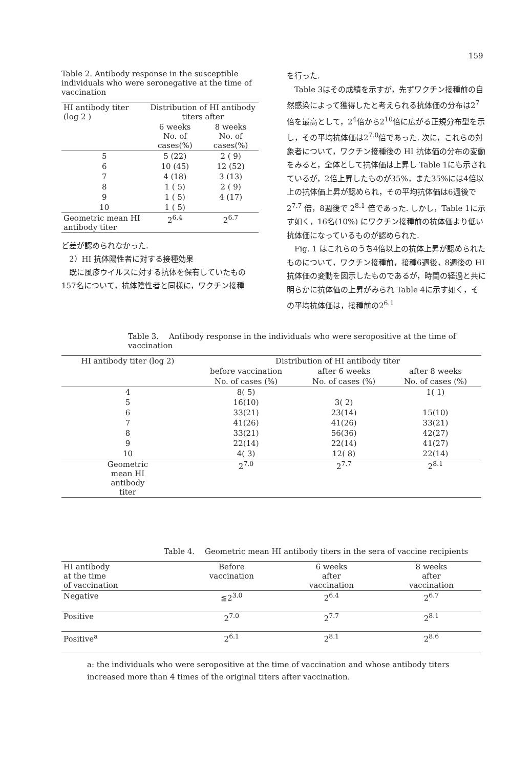159
Table 2. Antibody response in the susceptible individuals who were seronegative at the time of vaccination
| HI antibody titer (log 2 ) | Distribution of HI antibody titers after | |
| --- | --- | --- |
| | 6 weeks No. of cases(%) | 8 weeks No. of cases(%) |
| 5 | 5 (22) | 2 ( 9) |
| 6 | 10 (45) | 12 (52) |
| 7 | 4 (18) | 3 (13) |
| 8 | 1 ( 5) | 2 ( 9) |
| 9 | 1 ( 5) | 4 (17) |
| 10 | 1 ( 5) | |
| Geometric mean HI antibody titer | 2<sup>6.4</sup> | 2<sup>6.7</sup> |
ど差が認められなかった.
　2）HI 抗体陽性者に対する接種効果
　既に風疹ウイルスに対する抗体を保有していたもの157名について，抗体陰性者と同様に，ワクチン接種
を行った.
　Table 3はその成績を示すが，先ずワクチン接種前の自然感染によって獲得したと考えられる抗体価の分布は2<sup>7</sup>倍を最高として，2<sup>4</sup>倍から2<sup>10</sup>倍に広がる正規分布型を示し，その平均抗体価は2<sup>7.0</sup>倍であった. 次に，これらの対象者について，ワクチン接種後の HI 抗体価の分布の変動をみると，全体として抗体価は上昇し Table 1にも示されているが，2倍上昇したものが35%，また35%には4倍以上の抗体価上昇が認められ，その平均抗体価は6週後で 2<sup>7.7</sup> 倍，8週後で 2<sup>8.1</sup> 倍であった. しかし，Table 1に示す如く，16名(10%) にワクチン接種前の抗体価より低い抗体価になっているものが認められた.
　Fig. 1 はこれらのうち4倍以上の抗体上昇が認められたものについて，ワクチン接種前，接種6週後，8週後の HI 抗体価の変動を図示したものであるが，時間の経過と共に明らかに抗体価の上昇がみられ Table 4に示す如く，その平均抗体価は，接種前の2<sup>6.1</sup>
Table 3.　 Antibody response in the individuals who were seropositive at the time of vaccination
| HI antibody titer (log 2) | Distribution of HI antibody titer | | |
| --- | --- | --- | --- |
| | before vaccination | after 6 weeks | after 8 weeks |
| | No. of cases (%) | No. of cases (%) | No. of cases (%) |
| 4 | 8( 5) | | 1( 1) |
| 5 | 16(10) | 3( 2) | |
| 6 | 33(21) | 23(14) | 15(10) |
| 7 | 41(26) | 41(26) | 33(21) |
| 8 | 33(21) | 56(36) | 42(27) |
| 9 | 22(14) | 22(14) | 41(27) |
| 10 | 4( 3) | 12( 8) | 22(14) |
| Geometric mean HI antibody titer | 2<sup>7.0</sup> | 2<sup>7.7</sup> | 2<sup>8.1</sup> |
Table 4.　 Geometric mean HI antibody titers in the sera of vaccine recipients
| HI antibody at the time of vaccination | Before vaccination | 6 weeks after vaccination | 8 weeks after vaccination |
| --- | --- | --- | --- |
| Negative | ≦2<sup>3.0</sup> | 2<sup>6.4</sup> | 2<sup>6.7</sup> |
| Positive | 2<sup>7.0</sup> | 2<sup>7.7</sup> | 2<sup>8.1</sup> |
| Positive<sup>a</sup> | 2<sup>6.1</sup> | 2<sup>8.1</sup> | 2<sup>8.6</sup> |
a: the individuals who were seropositive at the time of vaccination and whose antibody titers increased more than 4 times of the original titers after vaccination.